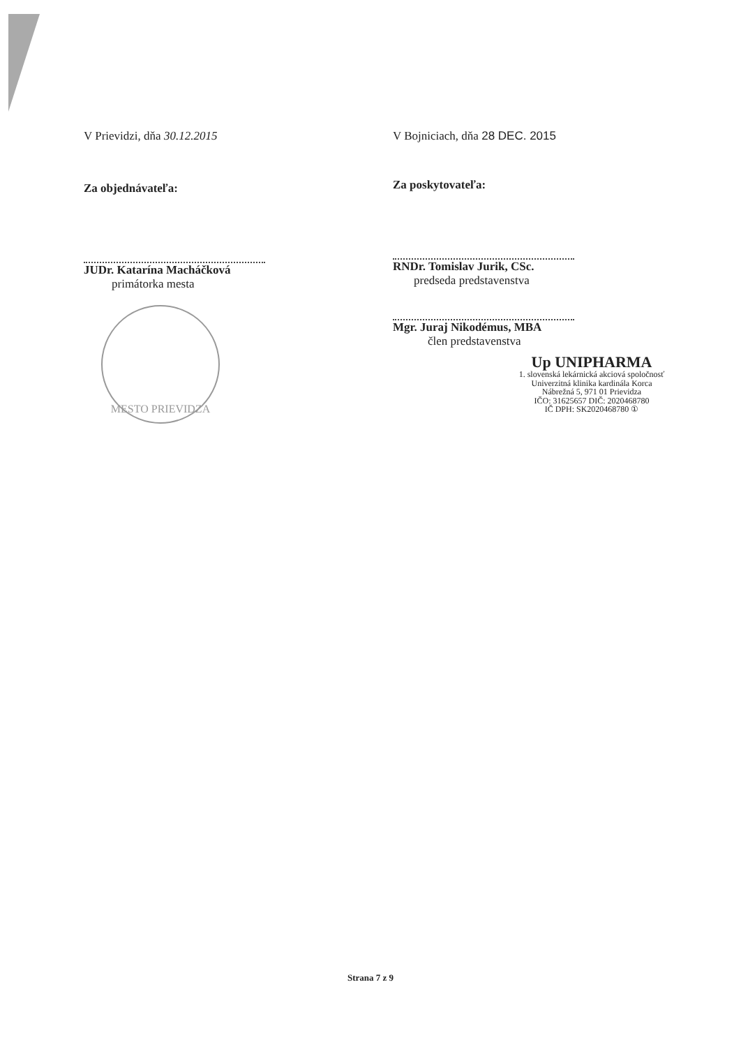V Prievidzi, dňa 30.12.2015
Za objednávateľa:
JUDr. Katarína Macháčková
primátorka mesta
MESTO PRIEVIDZA
V Bojniciach, dňa 28 DEC. 2015
Za poskytovateľa:
RNDr. Tomislav Jurik, CSc.
predseda predstavenstva
Mgr. Juraj Nikodémus, MBA
člen predstavenstva
Up UNIPHARMA
1. slovenská lekárnická akciová spoločnosť
Univerzitná klinika kardinála Korca
Nábrežná 5, 971 01 Prievidza
IČO: 31625657 DIČ: 2020468780
IČ DPH: SK2020468780 ①
Strana 7 z 9